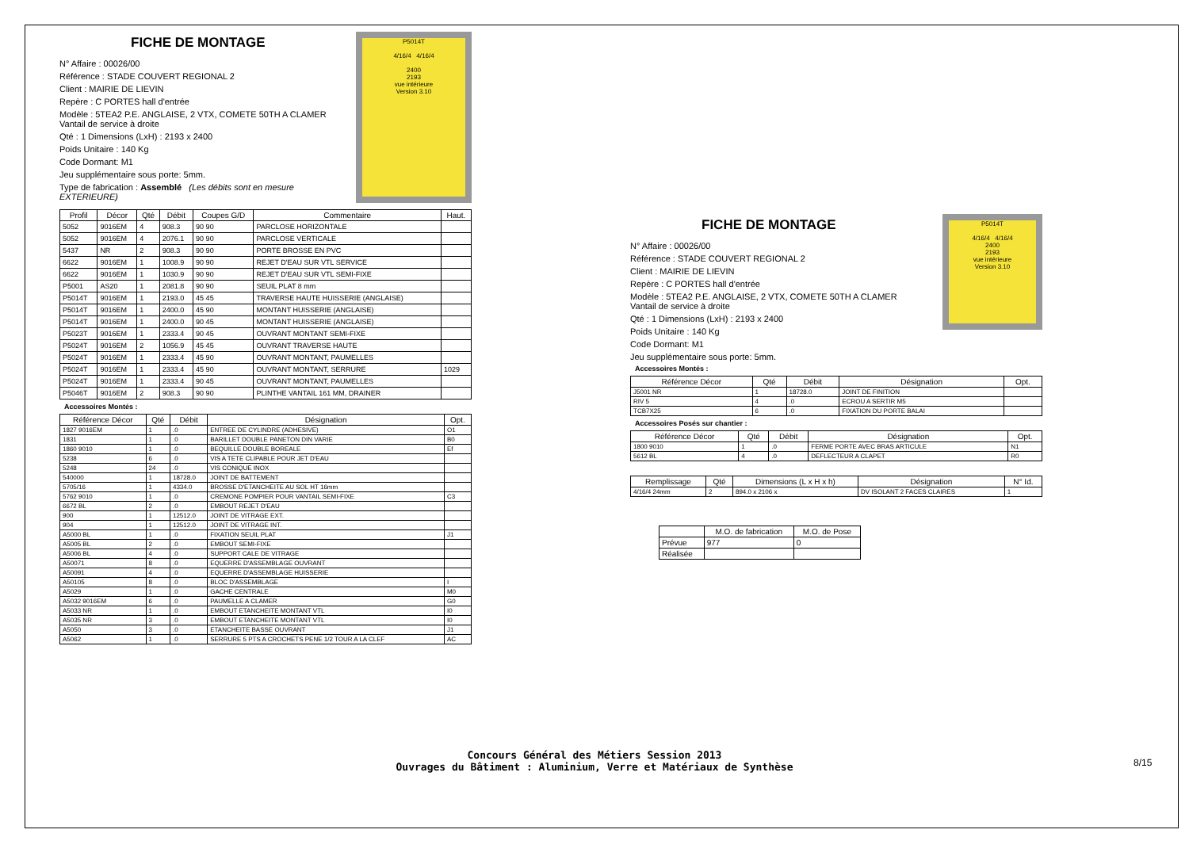P5014T
4/16/4 4/16/4
2400
2193
vue intérieure
Version 3.10
FICHE DE MONTAGE
N° Affaire : 00026/00
Référence : STADE COUVERT REGIONAL 2
Client : MAIRIE DE LIEVIN
Repère : C PORTES hall d'entrée
Modèle : 5TEA2 P.E. ANGLAISE, 2 VTX, COMETE 50TH A CLAMER
Vantail de service à droite
Qté : 1 Dimensions (LxH) : 2193 x 2400
Poids Unitaire : 140 Kg
Code Dormant: M1
Jeu supplémentaire sous porte: 5mm.
Type de fabrication : Assemblé (Les débits sont en mesure EXTERIEURE)
| Profil | Décor | Qté | Débit | Coupes G/D | Commentaire | Haut. |
| --- | --- | --- | --- | --- | --- | --- |
| 5052 | 9016EM | 4 | 908.3 | 90 90 | PARCLOSE HORIZONTALE | |
| 5052 | 9016EM | 4 | 2076.1 | 90 90 | PARCLOSE VERTICALE | |
| 5437 | NR | 2 | 908.3 | 90 90 | PORTE BROSSE EN PVC | |
| 6622 | 9016EM | 1 | 1008.9 | 90 90 | REJET D'EAU SUR VTL SERVICE | |
| 6622 | 9016EM | 1 | 1030.9 | 90 90 | REJET D'EAU SUR VTL SEMI-FIXE | |
| P5001 | AS20 | 1 | 2081.8 | 90 90 | SEUIL PLAT 8 mm | |
| P5014T | 9016EM | 1 | 2193.0 | 45 45 | TRAVERSE HAUTE HUISSERIE (ANGLAISE) | |
| P5014T | 9016EM | 1 | 2400.0 | 45 90 | MONTANT HUISSERIE (ANGLAISE) | |
| P5014T | 9016EM | 1 | 2400.0 | 90 45 | MONTANT HUISSERIE (ANGLAISE) | |
| P5023T | 9016EM | 1 | 2333.4 | 90 45 | OUVRANT MONTANT SEMI-FIXE | |
| P5024T | 9016EM | 2 | 1056.9 | 45 45 | OUVRANT TRAVERSE HAUTE | |
| P5024T | 9016EM | 1 | 2333.4 | 45 90 | OUVRANT MONTANT, PAUMELLES | |
| P5024T | 9016EM | 1 | 2333.4 | 45 90 | OUVRANT MONTANT, SERRURE | 1029 |
| P5024T | 9016EM | 1 | 2333.4 | 90 45 | OUVRANT MONTANT, PAUMELLES | |
| P5046T | 9016EM | 2 | 908.3 | 90 90 | PLINTHE VANTAIL 161 MM, DRAINER | |
Accessoires Montés :
| Référence Décor | Qté | Débit | Désignation | Opt. |
| --- | --- | --- | --- | --- |
| 1827 9016EM | 1 | .0 | ENTREE DE CYLINDRE (ADHESIVE) | O1 |
| 1831 | 1 | .0 | BARILLET DOUBLE PANETON DIN VARIE | B0 |
| 1860 9010 | 1 | .0 | BEQUILLE DOUBLE BOREALE | Ef |
| 5238 | 6 | .0 | VIS A TETE CLIPABLE POUR JET D'EAU | |
| 5248 | 24 | .0 | VIS CONIQUE INOX | |
| 540000 | 1 | 18728.0 | JOINT DE BATTEMENT | |
| 5705/16 | 1 | 4334.0 | BROSSE D'ETANCHEITE AU SOL HT 16mm | |
| 5762 9010 | 1 | .0 | CREMONE POMPIER POUR VANTAIL SEMI-FIXE | C3 |
| 6672 BL | 2 | .0 | EMBOUT REJET D'EAU | |
| 900 | 1 | 12512.0 | JOINT DE VITRAGE EXT. | |
| 904 | 1 | 12512.0 | JOINT DE VITRAGE INT. | |
| A5000 BL | 1 | .0 | FIXATION SEUIL PLAT | J1 |
| A5005 BL | 2 | .0 | EMBOUT SEMI-FIXE | |
| A5006 BL | 4 | .0 | SUPPORT CALE DE VITRAGE | |
| A50071 | 8 | .0 | EQUERRE D'ASSEMBLAGE OUVRANT | |
| A50091 | 4 | .0 | EQUERRE D'ASSEMBLAGE HUISSERIE | |
| A50105 | 8 | .0 | BLOC D'ASSEMBLAGE | I |
| A5029 | 1 | .0 | GACHE CENTRALE | M0 |
| A5032 9016EM | 6 | .0 | PAUMELLE A CLAMER | G0 |
| A5033 NR | 1 | .0 | EMBOUT ETANCHEITE MONTANT VTL | I0 |
| A5035 NR | 3 | .0 | EMBOUT ETANCHEITE MONTANT VTL | I0 |
| A5050 | 3 | .0 | ETANCHEITE BASSE OUVRANT | J1 |
| A5062 | 1 | .0 | SERRURE 5 PTS A CROCHETS PENE 1/2 TOUR A LA CLEF | AC |
P5014T
4/16/4 4/16/4
2400
2193
vue intérieure
Version 3.10
FICHE DE MONTAGE
N° Affaire : 00026/00
Référence : STADE COUVERT REGIONAL 2
Client : MAIRIE DE LIEVIN
Repère : C PORTES hall d'entrée
Modèle : 5TEA2 P.E. ANGLAISE, 2 VTX, COMETE 50TH A CLAMER
Vantail de service à droite
Qté : 1 Dimensions (LxH) : 2193 x 2400
Poids Unitaire : 140 Kg
Code Dormant: M1
Jeu supplémentaire sous porte: 5mm.
Accessoires Montés :
| Référence Décor | Qté | Débit | Désignation | Opt. |
| --- | --- | --- | --- | --- |
| J5001 NR | 1 | 18728.0 | JOINT DE FINITION | |
| RIV 5 | 4 | .0 | ECROU A SERTIR M5 | |
| TCB7X25 | 6 | .0 | FIXATION DU PORTE BALAI | |
Accessoires Posés sur chantier :
| Référence Décor | Qté | Débit | Désignation | Opt. |
| --- | --- | --- | --- | --- |
| 1800 9010 | 1 | .0 | FERME PORTE AVEC BRAS ARTICULE | N1 |
| 5612 BL | 4 | .0 | DEFLECTEUR A CLAPET | R0 |
| Remplissage | Qté | Dimensions (L x H x h) | Désignation | N° Id. |
| --- | --- | --- | --- | --- |
| 4/16/4 24mm | 2 | 894.0 x 2106 x | DV ISOLANT 2 FACES CLAIRES | 1 |
| | M.O. de fabrication | M.O. de Pose |
| --- | --- | --- |
| Prévue | 977 | 0 |
| Réalisée | | |
Concours Général des Métiers Session 2013
Ouvrages du Bâtiment : Aluminium, Verre et Matériaux de Synthèse
8/15